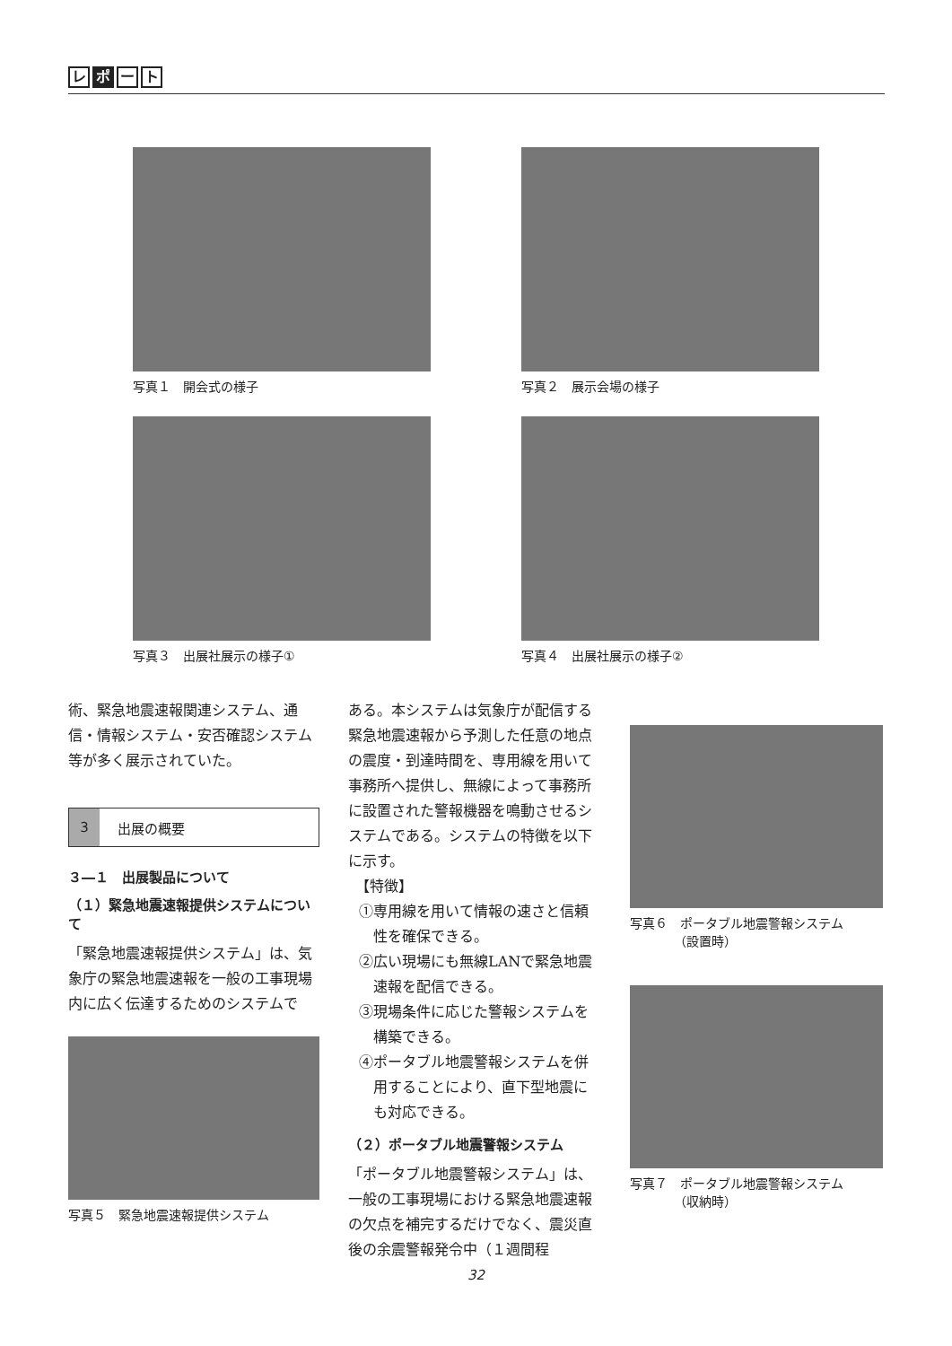レ ポ ー ト
写真１　開会式の様子
写真２　展示会場の様子
写真３　出展社展示の様子①
写真４　出展社展示の様子②
術、緊急地震速報関連システム、通信・情報システム・安否確認システム等が多く展示されていた。
3 出展の概要
３―１　出展製品について
（１）緊急地震速報提供システムについて
「緊急地震速報提供システム」は、気象庁の緊急地震速報を一般の工事現場内に広く伝達するためのシステムで
写真５　緊急地震速報提供システム
ある。本システムは気象庁が配信する緊急地震速報から予測した任意の地点の震度・到達時間を、専用線を用いて事務所へ提供し、無線によって事務所に設置された警報機器を鳴動させるシステムである。システムの特徴を以下に示す。
　【特徴】
①専用線を用いて情報の速さと信頼性を確保できる。
②広い現場にも無線LANで緊急地震速報を配信できる。
③現場条件に応じた警報システムを構築できる。
④ポータブル地震警報システムを併用することにより、直下型地震にも対応できる。
（２）ポータブル地震警報システム
「ポータブル地震警報システム」は、一般の工事現場における緊急地震速報の欠点を補完するだけでなく、震災直後の余震警報発令中（１週間程
写真６　ポータブル地震警報システム
　　　　（設置時）
写真７　ポータブル地震警報システム
　　　　（収納時）
32